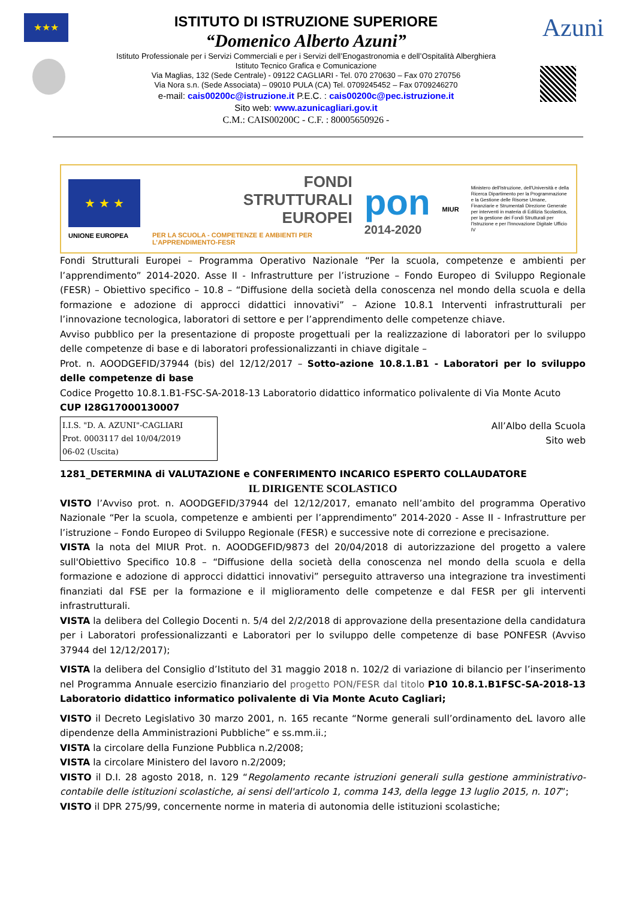★★★
ISTITUTO DI ISTRUZIONE SUPERIORE
“Domenico Alberto Azuni”
Istituto Professionale per i Servizi Commerciali e per i Servizi dell’Enogastronomia e dell’Ospitalità Alberghiera
Istituto Tecnico Grafica e Comunicazione
Via Maglias, 132 (Sede Centrale) - 09122 CAGLIARI - Tel. 070 270630 – Fax 070 270756
Via Nora s.n. (Sede Associata) – 09010 PULA (CA) Tel. 0709245452 – Fax 0709246270
e-mail: cais00200c@istruzione.it P.E.C. : cais00200c@pec.istruzione.it
Sito web: www.azunicagliari.gov.it
C.M.: CAIS00200C - C.F. : 80005650926 -
Azuni
★ ★ ★
UNIONE EUROPEA
FONDI
STRUTTURALI
EUROPEI
PER LA SCUOLA - COMPETENZE E AMBIENTI PER L’APPRENDIMENTO-FESR
pon
2014-2020
MIUR
Ministero dell'Istruzione, dell'Università e della Ricerca Dipartimento per la Programmazione e la Gestione delle Risorse Umane, Finanziarie e Strumentali Direzione Generale per interventi in materia di Edilizia Scolastica, per la gestione dei Fondi Strutturali per l'Istruzione e per l'Innovazione Digitale Ufficio IV
Fondi Strutturali Europei – Programma Operativo Nazionale “Per la scuola, competenze e ambienti per l’apprendimento” 2014-2020. Asse II - Infrastrutture per l’istruzione – Fondo Europeo di Sviluppo Regionale (FESR) – Obiettivo specifico – 10.8 – “Diffusione della società della conoscenza nel mondo della scuola e della formazione e adozione di approcci didattici innovativi” – Azione 10.8.1 Interventi infrastrutturali per l’innovazione tecnologica, laboratori di settore e per l’apprendimento delle competenze chiave.
Avviso pubblico per la presentazione di proposte progettuali per la realizzazione di laboratori per lo sviluppo delle competenze di base e di laboratori professionalizzanti in chiave digitale –
Prot. n. AOODGEFID/37944 (bis) del 12/12/2017 – Sotto-azione 10.8.1.B1 - Laboratori per lo sviluppo delle competenze di base
Codice Progetto 10.8.1.B1-FSC-SA-2018-13 Laboratorio didattico informatico polivalente di Via Monte Acuto
CUP I28G17000130007
I.I.S. "D. A. AZUNI"-CAGLIARI
Prot. 0003117 del 10/04/2019
06-02 (Uscita)
All’Albo della Scuola
Sito web
1281_DETERMINA di VALUTAZIONE e CONFERIMENTO INCARICO ESPERTO COLLAUDATORE
IL DIRIGENTE SCOLASTICO
VISTO l’Avviso prot. n. AOODGEFID/37944 del 12/12/2017, emanato nell’ambito del programma Operativo Nazionale “Per la scuola, competenze e ambienti per l’apprendimento” 2014-2020 - Asse II - Infrastrutture per l’istruzione – Fondo Europeo di Sviluppo Regionale (FESR) e successive note di correzione e precisazione.
VISTA la nota del MIUR Prot. n. AOODGEFID/9873 del 20/04/2018 di autorizzazione del progetto a valere sull'Obiettivo Specifico 10.8 – “Diffusione della società della conoscenza nel mondo della scuola e della formazione e adozione di approcci didattici innovativi” perseguito attraverso una integrazione tra investimenti finanziati dal FSE per la formazione e il miglioramento delle competenze e dal FESR per gli interventi infrastrutturali.
VISTA la delibera del Collegio Docenti n. 5/4 del 2/2/2018 di approvazione della presentazione della candidatura per i Laboratori professionalizzanti e Laboratori per lo sviluppo delle competenze di base PONFESR (Avviso 37944 del 12/12/2017);
VISTA la delibera del Consiglio d’Istituto del 31 maggio 2018 n. 102/2 di variazione di bilancio per l’inserimento nel Programma Annuale esercizio finanziario del progetto PON/FESR dal titolo P10 10.8.1.B1FSC-SA-2018-13 Laboratorio didattico informatico polivalente di Via Monte Acuto Cagliari;
VISTO il Decreto Legislativo 30 marzo 2001, n. 165 recante “Norme generali sull’ordinamento deL lavoro alle dipendenze della Amministrazioni Pubbliche” e ss.mm.ii.;
VISTA la circolare della Funzione Pubblica n.2/2008;
VISTA la circolare Ministero del lavoro n.2/2009;
VISTO il D.I. 28 agosto 2018, n. 129 “Regolamento recante istruzioni generali sulla gestione amministrativo-contabile delle istituzioni scolastiche, ai sensi dell'articolo 1, comma 143, della legge 13 luglio 2015, n. 107”;
VISTO il DPR 275/99, concernente norme in materia di autonomia delle istituzioni scolastiche;